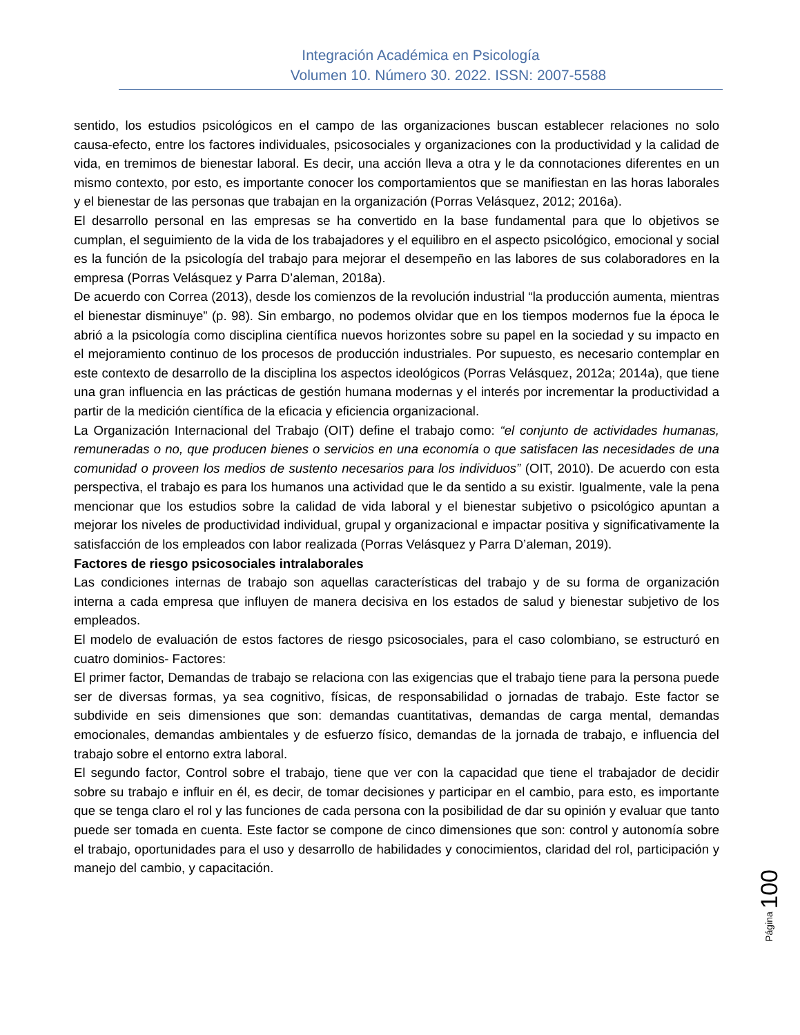Integración Académica en Psicología
Volumen 10. Número 30. 2022. ISSN: 2007-5588
sentido, los estudios psicológicos en el campo de las organizaciones buscan establecer relaciones no solo causa-efecto, entre los factores individuales, psicosociales y organizaciones con la productividad y la calidad de vida, en tremimos de bienestar laboral. Es decir, una acción lleva a otra y le da connotaciones diferentes en un mismo contexto, por esto, es importante conocer los comportamientos que se manifiestan en las horas laborales y el bienestar de las personas que trabajan en la organización (Porras Velásquez, 2012; 2016a).
El desarrollo personal en las empresas se ha convertido en la base fundamental para que lo objetivos se cumplan, el seguimiento de la vida de los trabajadores y el equilibro en el aspecto psicológico, emocional y social es la función de la psicología del trabajo para mejorar el desempeño en las labores de sus colaboradores en la empresa (Porras Velásquez y Parra D’aleman, 2018a).
De acuerdo con Correa (2013), desde los comienzos de la revolución industrial “la producción aumenta, mientras el bienestar disminuye” (p. 98). Sin embargo, no podemos olvidar que en los tiempos modernos fue la época le abrió a la psicología como disciplina científica nuevos horizontes sobre su papel en la sociedad y su impacto en el mejoramiento continuo de los procesos de producción industriales. Por supuesto, es necesario contemplar en este contexto de desarrollo de la disciplina los aspectos ideológicos (Porras Velásquez, 2012a; 2014a), que tiene una gran influencia en las prácticas de gestión humana modernas y el interés por incrementar la productividad a partir de la medición científica de la eficacia y eficiencia organizacional.
La Organización Internacional del Trabajo (OIT) define el trabajo como: “el conjunto de actividades humanas, remuneradas o no, que producen bienes o servicios en una economía o que satisfacen las necesidades de una comunidad o proveen los medios de sustento necesarios para los individuos” (OIT, 2010). De acuerdo con esta perspectiva, el trabajo es para los humanos una actividad que le da sentido a su existir. Igualmente, vale la pena mencionar que los estudios sobre la calidad de vida laboral y el bienestar subjetivo o psicológico apuntan a mejorar los niveles de productividad individual, grupal y organizacional e impactar positiva y significativamente la satisfacción de los empleados con labor realizada (Porras Velásquez y Parra D’aleman, 2019).
Factores de riesgo psicosociales intralaborales
Las condiciones internas de trabajo son aquellas características del trabajo y de su forma de organización interna a cada empresa que influyen de manera decisiva en los estados de salud y bienestar subjetivo de los empleados.
El modelo de evaluación de estos factores de riesgo psicosociales, para el caso colombiano, se estructuró en cuatro dominios- Factores:
El primer factor, Demandas de trabajo se relaciona con las exigencias que el trabajo tiene para la persona puede ser de diversas formas, ya sea cognitivo, físicas, de responsabilidad o jornadas de trabajo. Este factor se subdivide en seis dimensiones que son: demandas cuantitativas, demandas de carga mental, demandas emocionales, demandas ambientales y de esfuerzo físico, demandas de la jornada de trabajo, e influencia del trabajo sobre el entorno extra laboral.
El segundo factor, Control sobre el trabajo, tiene que ver con la capacidad que tiene el trabajador de decidir sobre su trabajo e influir en él, es decir, de tomar decisiones y participar en el cambio, para esto, es importante que se tenga claro el rol y las funciones de cada persona con la posibilidad de dar su opinión y evaluar que tanto puede ser tomada en cuenta. Este factor se compone de cinco dimensiones que son: control y autonomía sobre el trabajo, oportunidades para el uso y desarrollo de habilidades y conocimientos, claridad del rol, participación y manejo del cambio, y capacitación.
Página 100